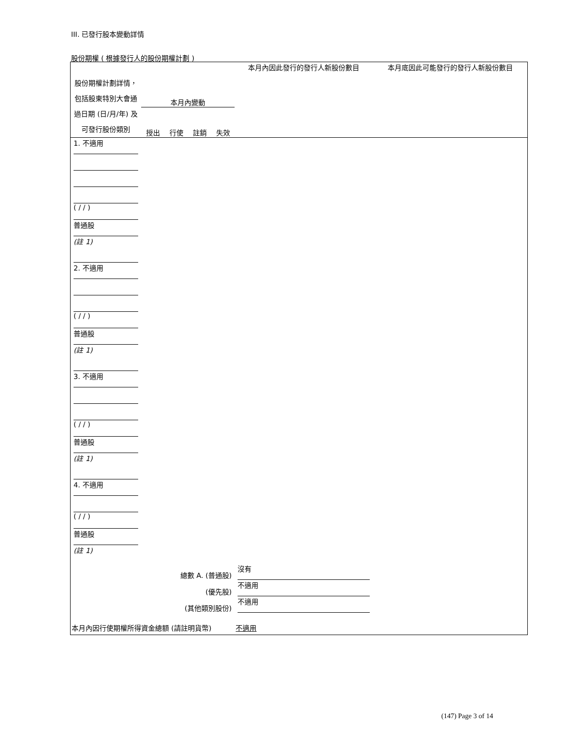III. 已發行股本變動詳情
股份期權 ( 根據發行人的股份期權計劃 )
| 股份期權計劃詳情，包括股東特別大會通過日期 (日/月/年) 及可發行股份類別 | | | | | 本月內因此發行的發行人新股份數目 | 本月底因此可能發行的發行人新股份數目 |
| --- | --- | --- | --- | --- | --- | --- |
| | 本月內變動 | | | | | |
| | 授出 | 行使 | 註銷 | 失效 | | |
| 1. 不適用 ( / / ) 普通股 (註 1) | | | | | | |
| 2. 不適用 ( / / ) 普通股 (註 1) | | | | | | |
| 3. 不適用 ( / / ) 普通股 (註 1) | | | | | | |
| 4. 不適用 ( / / ) 普通股 (註 1) | | | | | | |
| 總數 A. (普通股) | | | | | 沒有 | |
| (優先股) | | | | | 不適用 | |
| (其他類別股份) | | | | | 不適用 | |
| 本月內因行使期權所得資金總額 (請註明貨幣) 不適用 | | | | | | |
(147) Page 3 of 14